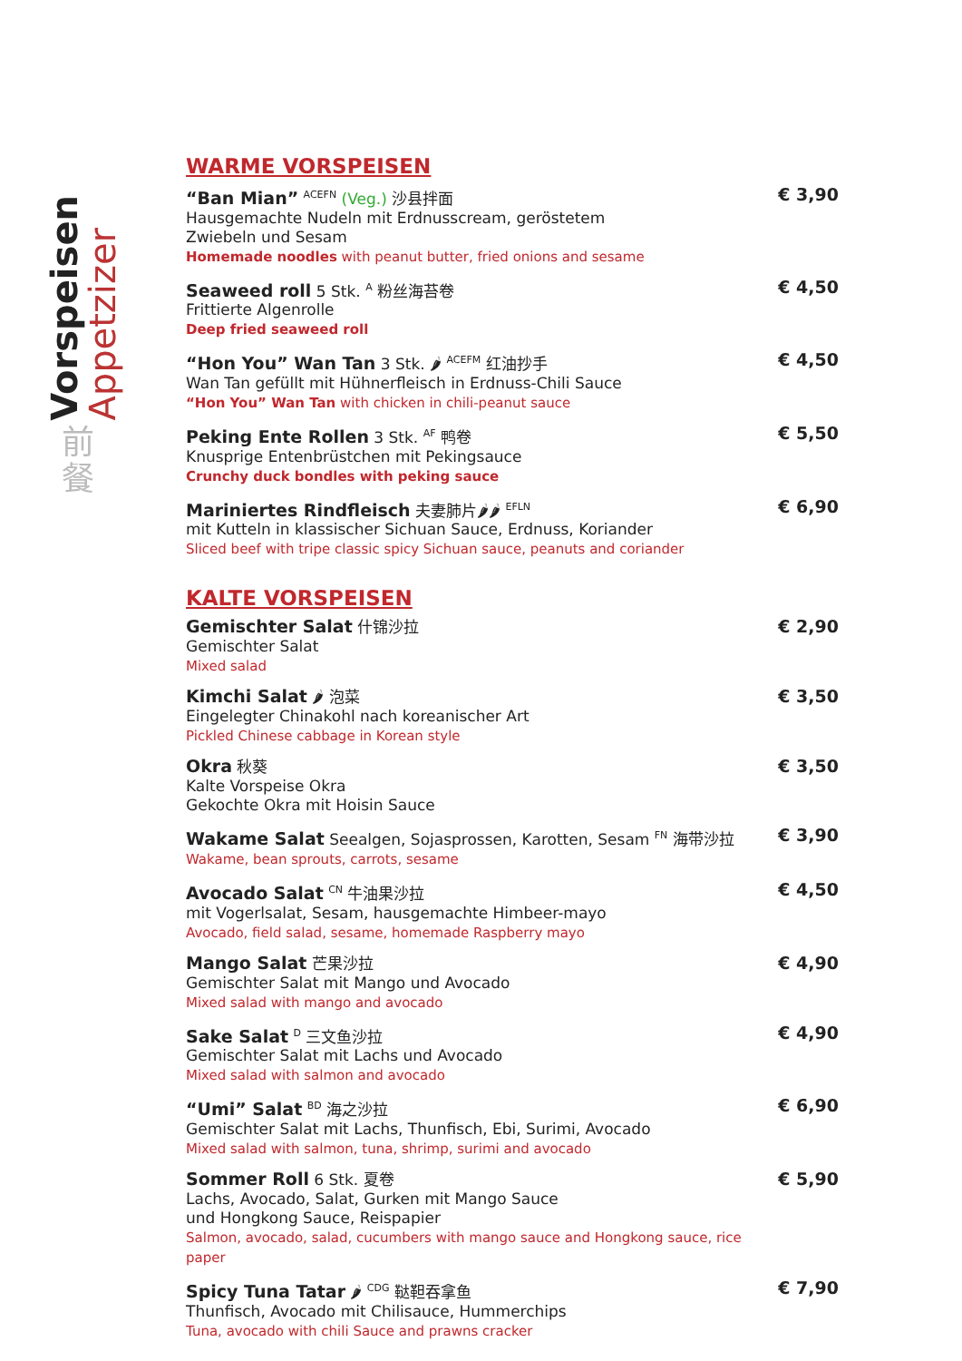Vorspeisen
Appetzizer
前餐
WARME VORSPEISEN
“Ban Mian” <sup>ACEFN</sup> (Veg.) 沙县拌面
Hausgemachte Nudeln mit Erdnusscream, geröstetem
Zwiebeln und Sesam
Homemade noodles with peanut butter, fried onions and sesame
€ 3,90
Seaweed roll 5 Stk. <sup>A</sup> 粉丝海苔卷
Frittierte Algenrolle
Deep fried seaweed roll
€ 4,50
“Hon You” Wan Tan 3 Stk. 🌶 <sup>ACEFM</sup> 红油抄手
Wan Tan gefüllt mit Hühnerfleisch in Erdnuss-Chili Sauce
“Hon You” Wan Tan with chicken in chili-peanut sauce
€ 4,50
Peking Ente Rollen 3 Stk. <sup>AF</sup> 鸭卷
Knusprige Entenbrüstchen mit Pekingsauce
Crunchy duck bondles with peking sauce
€ 5,50
Mariniertes Rindfleisch 夫妻肺片🌶🌶 <sup>EFLN</sup>
mit Kutteln in klassischer Sichuan Sauce, Erdnuss, Koriander
Sliced beef with tripe classic spicy Sichuan sauce, peanuts and coriander
€ 6,90
KALTE VORSPEISEN
Gemischter Salat 什锦沙拉
Gemischter Salat
Mixed salad
€ 2,90
Kimchi Salat 🌶 泡菜
Eingelegter Chinakohl nach koreanischer Art
Pickled Chinese cabbage in Korean style
€ 3,50
Okra 秋葵
Kalte Vorspeise Okra
Gekochte Okra mit Hoisin Sauce
€ 3,50
Wakame Salat Seealgen, Sojasprossen, Karotten, Sesam <sup>FN</sup> 海带沙拉
Wakame, bean sprouts, carrots, sesame
€ 3,90
Avocado Salat <sup>CN</sup> 牛油果沙拉
mit Vogerlsalat, Sesam, hausgemachte Himbeer-mayo
Avocado, field salad, sesame, homemade Raspberry mayo
€ 4,50
Mango Salat 芒果沙拉
Gemischter Salat mit Mango und Avocado
Mixed salad with mango and avocado
€ 4,90
Sake Salat <sup>D</sup> 三文鱼沙拉
Gemischter Salat mit Lachs und Avocado
Mixed salad with salmon and avocado
€ 4,90
“Umi” Salat <sup>BD</sup> 海之沙拉
Gemischter Salat mit Lachs, Thunfisch, Ebi, Surimi, Avocado
Mixed salad with salmon, tuna, shrimp, surimi and avocado
€ 6,90
Sommer Roll 6 Stk. 夏卷
Lachs, Avocado, Salat, Gurken mit Mango Sauce
und Hongkong Sauce, Reispapier
Salmon, avocado, salad, cucumbers with mango sauce and Hongkong sauce, rice paper
€ 5,90
Spicy Tuna Tatar 🌶 <sup>CDG</sup> 鞑靼吞拿鱼
Thunfisch, Avocado mit Chilisauce, Hummerchips
Tuna, avocado with chili Sauce and prawns cracker
€ 7,90